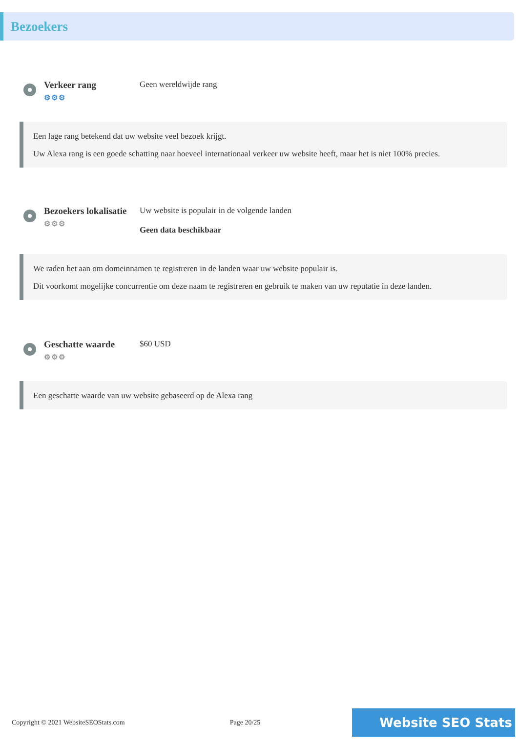Bezoekers
Verkeer rang
⚙⚙⚙
Geen wereldwijde rang
Een lage rang betekend dat uw website veel bezoek krijgt.
Uw Alexa rang is een goede schatting naar hoeveel internationaal verkeer uw website heeft, maar het is niet 100% precies.
Bezoekers lokalisatie
⚙⚙⚙
Uw website is populair in de volgende landen
Geen data beschikbaar
We raden het aan om domeinnamen te registreren in de landen waar uw website populair is.
Dit voorkomt mogelijke concurrentie om deze naam te registreren en gebruik te maken van uw reputatie in deze landen.
Geschatte waarde
⚙⚙⚙
$60 USD
Een geschatte waarde van uw website gebaseerd op de Alexa rang
Copyright © 2021 WebsiteSEOStats.com Page 20/25 Website SEO Stats